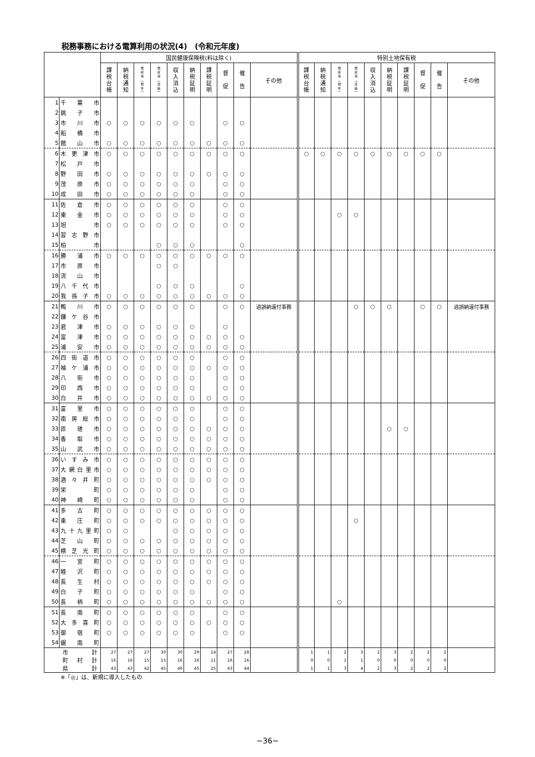税務事務における電算利用の状況(4)　(令和元年度)
| | | 国民健康保険税(料は除く) | | | | | | | | | | 特別土地保有税 | | | | | | | | | |
| --- | --- | --- | --- | --- | --- | --- | --- | --- | --- | --- | --- | --- | --- | --- | --- | --- | --- | --- | --- | --- | --- |
| | | 課 税 台 帳 | 納 税 通 知 | 徴 収 簿 ︵ 現 年 ︶ | 徴 収 簿 ︵ 滞 繰 ︶ | 収 入 消 込 | 納 税 証 明 | 課 税 証 明 | 督 促 | 催 告 | その他 | 課 税 台 帳 | 納 税 通 知 | 徴 収 簿 ︵ 現 年 ︶ | 徴 収 簿 ︵ 滞 繰 ︶ | 収 入 消 込 | 納 税 証 明 | 課 税 証 明 | 督 促 | 催 告 | その他 |
| 1 | 千 葉 市 | | | | | | | | | | | | | | | | | | | | |
| 2 | 銚 子 市 | | | | | | | | | | | | | | | | | | | | |
| 3 | 市 川 市 | ○ | ○ | ○ | ○ | ○ | ○ | | ○ | ○ | | | | | | | | | | | |
| 4 | 船 橋 市 | | | | | | | | | | | | | | | | | | | | |
| 5 | 館 山 市 | ○ | ○ | ○ | ○ | ○ | ○ | ○ | ○ | ○ | | | | | | | | | | | |
| 6 | 木更津市 | ○ | ○ | ○ | ○ | ○ | ○ | ○ | ○ | ○ | | ○ | ○ | ○ | ○ | ○ | ○ | ○ | ○ | ○ | |
| 7 | 松 戸 市 | | | | | | | | | | | | | | | | | | | | |
| 8 | 野 田 市 | ○ | ○ | ○ | ○ | ○ | ○ | ○ | ○ | ○ | | | | | | | | | | | |
| 9 | 茂 原 市 | ○ | ○ | ○ | ○ | ○ | ○ | | ○ | ○ | | | | | | | | | | | |
| 10 | 成 田 市 | ○ | ○ | ○ | ○ | ○ | ○ | | ○ | ○ | | | | | | | | | | | |
| 11 | 佐 倉 市 | ○ | ○ | ○ | ○ | ○ | ○ | | ○ | ○ | | | | | | | | | | | |
| 12 | 東 金 市 | ○ | ○ | ○ | ○ | ○ | ○ | | ○ | ○ | | | | ○ | ○ | | | | | | |
| 13 | 旭 市 | ○ | ○ | ○ | ○ | ○ | ○ | | ○ | ○ | | | | | | | | | | | |
| 14 | 習志野市 | | | | | | | | | | | | | | | | | | | | |
| 15 | 柏 市 | | | | ○ | ○ | ○ | | | ○ | | | | | | | | | | | |
| 16 | 勝 浦 市 | ○ | ○ | ○ | ○ | ○ | ○ | ○ | ○ | ○ | | | | | | | | | | | |
| 17 | 市 原 市 | | | | ○ | ○ | | | | | | | | | | | | | | | |
| 18 | 流 山 市 | | | | | | | | | | | | | | | | | | | | |
| 19 | 八千代市 | | | | ○ | ○ | ○ | | | ○ | | | | | | | | | | | |
| 20 | 我孫子市 | ○ | ○ | ○ | ○ | ○ | ○ | ○ | ○ | ○ | | | | | | | | | | | |
| 21 | 鴨 川 市 | ○ | ○ | ○ | ○ | ○ | ○ | | ○ | ○ | 過誤納還付事務 | | | | ○ | ○ | ○ | | ○ | ○ | 過誤納還付事務 |
| 22 | 鎌ケ谷市 | | | | | | | | | | | | | | | | | | | | |
| 23 | 君 津 市 | ○ | ○ | ○ | ○ | ○ | ○ | | ○ | | | | | | | | | | | | |
| 24 | 富 津 市 | ○ | ○ | ○ | ○ | ○ | ○ | ○ | ○ | ○ | | | | | | | | | | | |
| 25 | 浦 安 市 | ○ | ○ | ○ | ○ | ○ | ○ | ○ | ○ | ○ | | | | | | | | | | | |
| 26 | 四街道市 | ○ | ○ | ○ | ○ | ○ | ○ | | ○ | ○ | | | | | | | | | | | |
| 27 | 袖ケ浦市 | ○ | ○ | ○ | ○ | ○ | ○ | ○ | ○ | ○ | | | | | | | | | | | |
| 28 | 八 街 市 | ○ | ○ | ○ | ○ | ○ | ○ | | ○ | ○ | | | | | | | | | | | |
| 29 | 印 西 市 | ○ | ○ | ○ | ○ | ○ | ○ | | ○ | ○ | | | | | | | | | | | |
| 30 | 白 井 市 | ○ | ○ | ○ | ○ | ○ | ○ | ○ | ○ | ○ | | | | | | | | | | | |
| 31 | 富 里 市 | ○ | ○ | ○ | ○ | ○ | ○ | | ○ | ○ | | | | | | | | | | | |
| 32 | 南房総市 | ○ | ○ | ○ | ○ | ○ | ○ | | ○ | ○ | | | | | | | | | | | |
| 33 | 匝 瑳 市 | ○ | ○ | ○ | ○ | ○ | ○ | ○ | ○ | ○ | | | | | | | ○ | ○ | | | |
| 34 | 香 取 市 | ○ | ○ | ○ | ○ | ○ | ○ | ○ | ○ | ○ | | | | | | | | | | | |
| 35 | 山 武 市 | ○ | ○ | ○ | ○ | ○ | ○ | ○ | ○ | ○ | | | | | | | | | | | |
| 36 | いすみ市 | ○ | ○ | ○ | ○ | ○ | ○ | ○ | ○ | ○ | | | | | | | | | | | |
| 37 | 大網白里市 | ○ | ○ | ○ | ○ | ○ | ○ | ○ | ○ | ○ | | | | | | | | | | | |
| 38 | 酒々井町 | ○ | ○ | ○ | ○ | ○ | ○ | ○ | ○ | ○ | | | | | | | | | | | |
| 39 | 栄 町 | ○ | ○ | ○ | ○ | ○ | ○ | | ○ | ○ | | | | | | | | | | | |
| 40 | 神 崎 町 | ○ | ○ | ○ | ○ | ○ | ○ | | ○ | ○ | | | | | | | | | | | |
| 41 | 多 古 町 | ○ | ○ | ○ | ○ | ○ | ○ | ○ | ○ | ○ | | | | | | | | | | | |
| 42 | 東 庄 町 | ○ | ○ | ○ | ○ | ○ | ○ | ○ | ○ | ○ | | | | | ○ | | | | | | |
| 43 | 九十九里町 | ○ | ○ | | | ○ | ○ | ○ | ○ | ○ | | | | | | | | | | | |
| 44 | 芝 山 町 | ○ | ○ | ○ | ○ | ○ | ○ | ○ | ○ | ○ | | | | | | | | | | | |
| 45 | 横芝光町 | ○ | ○ | ○ | ○ | ○ | ○ | ○ | ○ | ○ | | | | | | | | | | | |
| 46 | 一 宮 町 | ○ | ○ | ○ | ○ | ○ | ○ | ○ | ○ | ○ | | | | | | | | | | | |
| 47 | 睦 沢 町 | ○ | ○ | ○ | ○ | ○ | ○ | ○ | ○ | ○ | | | | | | | | | | | |
| 48 | 長 生 村 | ○ | ○ | ○ | ○ | ○ | ○ | ○ | ○ | ○ | | | | | | | | | | | |
| 49 | 白 子 町 | ○ | ○ | ○ | ○ | ○ | ○ | | ○ | ○ | | | | | | | | | | | |
| 50 | 長 柄 町 | ○ | ○ | ○ | ○ | ○ | ○ | ○ | ○ | ○ | | | | ○ | | | | | | | |
| 51 | 長 南 町 | ○ | ○ | ○ | ○ | ○ | ○ | | ○ | ○ | | | | | | | | | | | |
| 52 | 大多喜町 | ○ | ○ | ○ | ○ | ○ | ○ | ○ | ○ | ○ | | | | | | | | | | | |
| 53 | 御 宿 町 | ○ | ○ | ○ | ○ | ○ | ○ | | ○ | ○ | | | | | | | | | | | |
| 54 | 鋸 南 町 | | | | | | | | | | | | | | | | | | | | |
| | 市 計 | 27 | 27 | 27 | 30 | 30 | 29 | 14 | 27 | 28 | | 1 | 1 | 2 | 3 | 2 | 3 | 2 | 2 | 2 | |
| | 町 村 計 | 16 | 16 | 15 | 15 | 16 | 16 | 11 | 16 | 16 | | 0 | 0 | 1 | 1 | 0 | 0 | 0 | 0 | 0 | |
| | 県 計 | 43 | 43 | 42 | 45 | 46 | 45 | 25 | 43 | 44 | | 1 | 1 | 3 | 4 | 2 | 3 | 2 | 2 | 2 | |
※「◎」は、新規に導入したもの
−36−